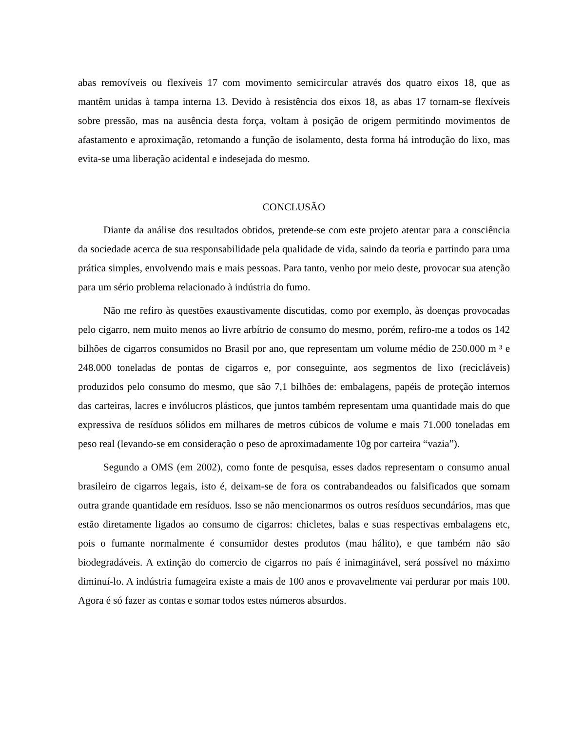abas removíveis ou flexíveis 17 com movimento semicircular através dos quatro eixos 18, que as mantêm unidas à tampa interna 13. Devido à resistência dos eixos 18, as abas 17 tornam-se flexíveis sobre pressão, mas na ausência desta força, voltam à posição de origem permitindo movimentos de afastamento e aproximação, retomando a função de isolamento, desta forma há introdução do lixo, mas evita-se uma liberação acidental e indesejada do mesmo.
CONCLUSÃO
Diante da análise dos resultados obtidos, pretende-se com este projeto atentar para a consciência da sociedade acerca de sua responsabilidade pela qualidade de vida, saindo da teoria e partindo para uma prática simples, envolvendo mais e mais pessoas. Para tanto, venho por meio deste, provocar sua atenção para um sério problema relacionado à indústria do fumo.
Não me refiro às questões exaustivamente discutidas, como por exemplo, às doenças provocadas pelo cigarro, nem muito menos ao livre arbítrio de consumo do mesmo, porém, refiro-me a todos os 142 bilhões de cigarros consumidos no Brasil por ano, que representam um volume médio de 250.000 m ³ e 248.000 toneladas de pontas de cigarros e, por conseguinte, aos segmentos de lixo (recicláveis) produzidos pelo consumo do mesmo, que são 7,1 bilhões de: embalagens, papéis de proteção internos das carteiras, lacres e invólucros plásticos, que juntos também representam uma quantidade mais do que expressiva de resíduos sólidos em milhares de metros cúbicos de volume e mais 71.000 toneladas em peso real (levando-se em consideração o peso de aproximadamente 10g por carteira “vazia”).
Segundo a OMS (em 2002), como fonte de pesquisa, esses dados representam o consumo anual brasileiro de cigarros legais, isto é, deixam-se de fora os contrabandeados ou falsificados que somam outra grande quantidade em resíduos. Isso se não mencionarmos os outros resíduos secundários, mas que estão diretamente ligados ao consumo de cigarros: chicletes, balas e suas respectivas embalagens etc, pois o fumante normalmente é consumidor destes produtos (mau hálito), e que também não são biodegradáveis. A extinção do comercio de cigarros no país é inimaginável, será possível no máximo diminuí-lo. A indústria fumageira existe a mais de 100 anos e provavelmente vai perdurar por mais 100. Agora é só fazer as contas e somar todos estes números absurdos.